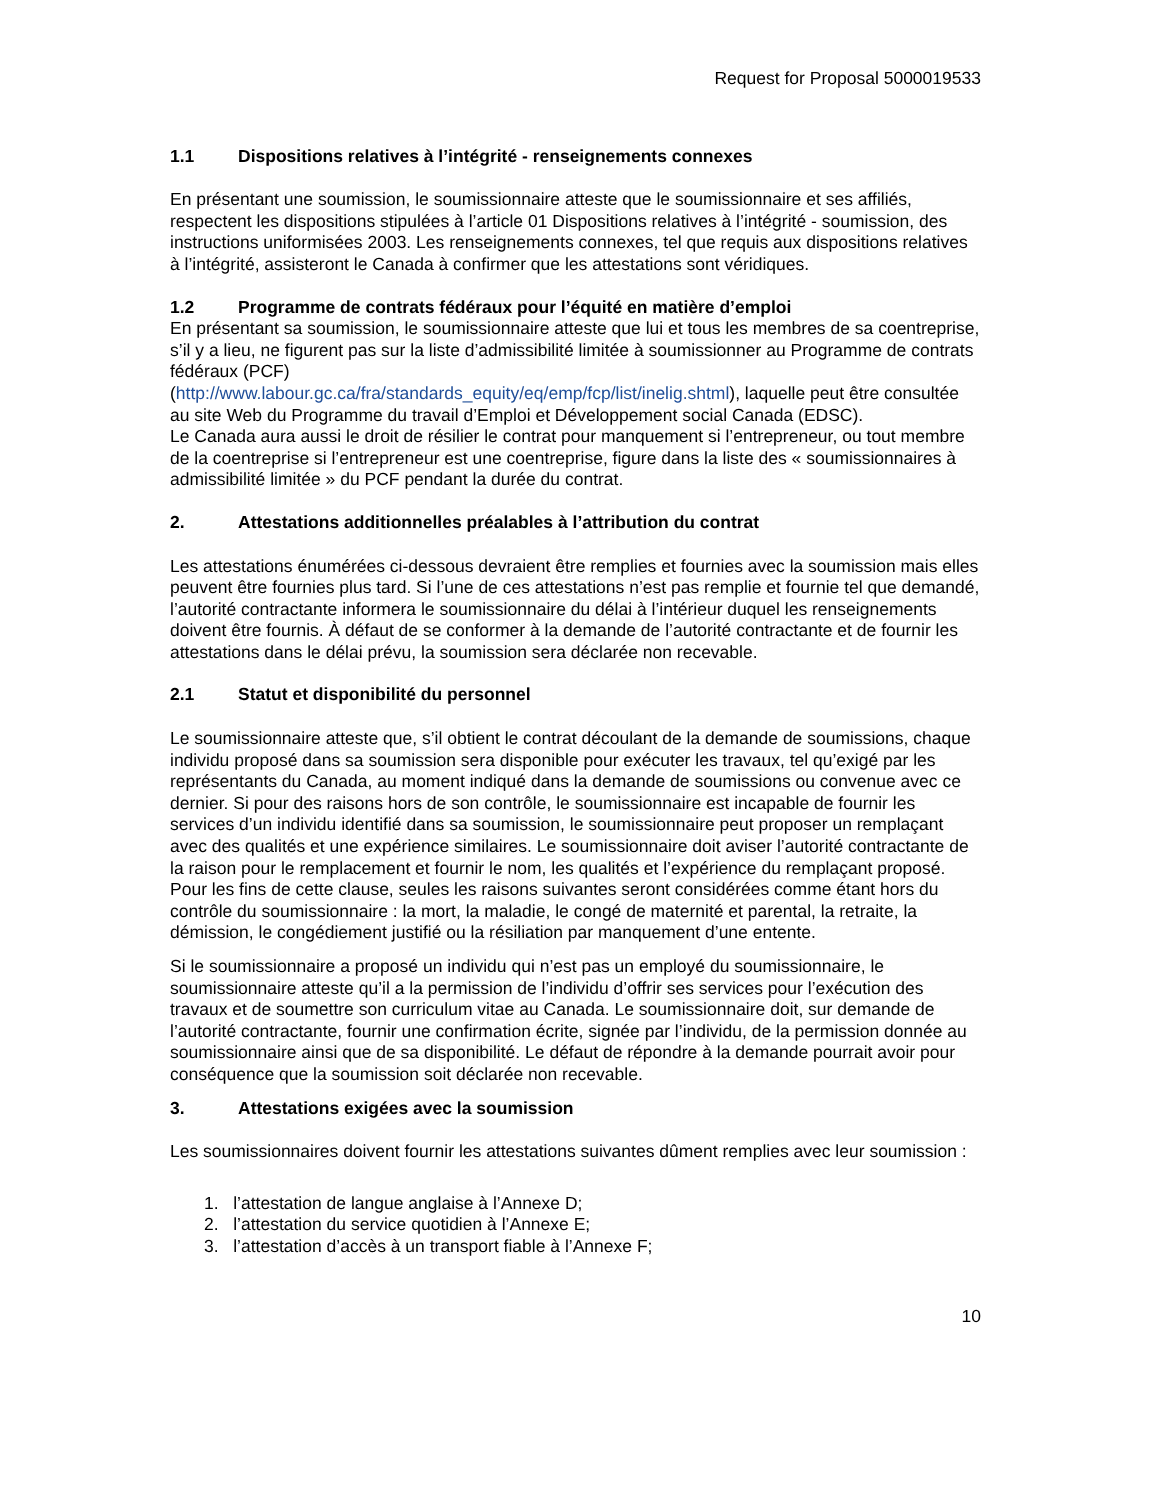Request for Proposal 5000019533
1.1 Dispositions relatives à l’intégrité - renseignements connexes
En présentant une soumission, le soumissionnaire atteste que le soumissionnaire et ses affiliés, respectent les dispositions stipulées à l’article 01 Dispositions relatives à l’intégrité - soumission, des instructions uniformisées 2003. Les renseignements connexes, tel que requis aux dispositions relatives à l’intégrité, assisteront le Canada à confirmer que les attestations sont véridiques.
1.2 Programme de contrats fédéraux pour l’équité en matière d’emploi
En présentant sa soumission, le soumissionnaire atteste que lui et tous les membres de sa coentreprise, s’il y a lieu, ne figurent pas sur la liste d’admissibilité limitée à soumissionner au Programme de contrats fédéraux (PCF)
(http://www.labour.gc.ca/fra/standards_equity/eq/emp/fcp/list/inelig.shtml), laquelle peut être consultée au site Web du Programme du travail d’Emploi et Développement social Canada (EDSC).
Le Canada aura aussi le droit de résilier le contrat pour manquement si l’entrepreneur, ou tout membre de la coentreprise si l’entrepreneur est une coentreprise, figure dans la liste des « soumissionnaires à admissibilité limitée » du PCF pendant la durée du contrat.
2. Attestations additionnelles préalables à l’attribution du contrat
Les attestations énumérées ci-dessous devraient être remplies et fournies avec la soumission mais elles peuvent être fournies plus tard. Si l’une de ces attestations n’est pas remplie et fournie tel que demandé, l’autorité contractante informera le soumissionnaire du délai à l’intérieur duquel les renseignements doivent être fournis. À défaut de se conformer à la demande de l’autorité contractante et de fournir les attestations dans le délai prévu, la soumission sera déclarée non recevable.
2.1 Statut et disponibilité du personnel
Le soumissionnaire atteste que, s’il obtient le contrat découlant de la demande de soumissions, chaque individu proposé dans sa soumission sera disponible pour exécuter les travaux, tel qu’exigé par les représentants du Canada, au moment indiqué dans la demande de soumissions ou convenue avec ce dernier. Si pour des raisons hors de son contrôle, le soumissionnaire est incapable de fournir les services d’un individu identifié dans sa soumission, le soumissionnaire peut proposer un remplaçant avec des qualités et une expérience similaires. Le soumissionnaire doit aviser l’autorité contractante de la raison pour le remplacement et fournir le nom, les qualités et l’expérience du remplaçant proposé. Pour les fins de cette clause, seules les raisons suivantes seront considérées comme étant hors du contrôle du soumissionnaire : la mort, la maladie, le congé de maternité et parental, la retraite, la démission, le congédiement justifié ou la résiliation par manquement d’une entente.
Si le soumissionnaire a proposé un individu qui n’est pas un employé du soumissionnaire, le soumissionnaire atteste qu’il a la permission de l’individu d’offrir ses services pour l’exécution des travaux et de soumettre son curriculum vitae au Canada. Le soumissionnaire doit, sur demande de l’autorité contractante, fournir une confirmation écrite, signée par l’individu, de la permission donnée au soumissionnaire ainsi que de sa disponibilité. Le défaut de répondre à la demande pourrait avoir pour conséquence que la soumission soit déclarée non recevable.
3. Attestations exigées avec la soumission
Les soumissionnaires doivent fournir les attestations suivantes dûment remplies avec leur soumission :
1. l’attestation de langue anglaise à l’Annexe D;
2. l’attestation du service quotidien à l’Annexe E;
3. l’attestation d’accès à un transport fiable à l’Annexe F;
10